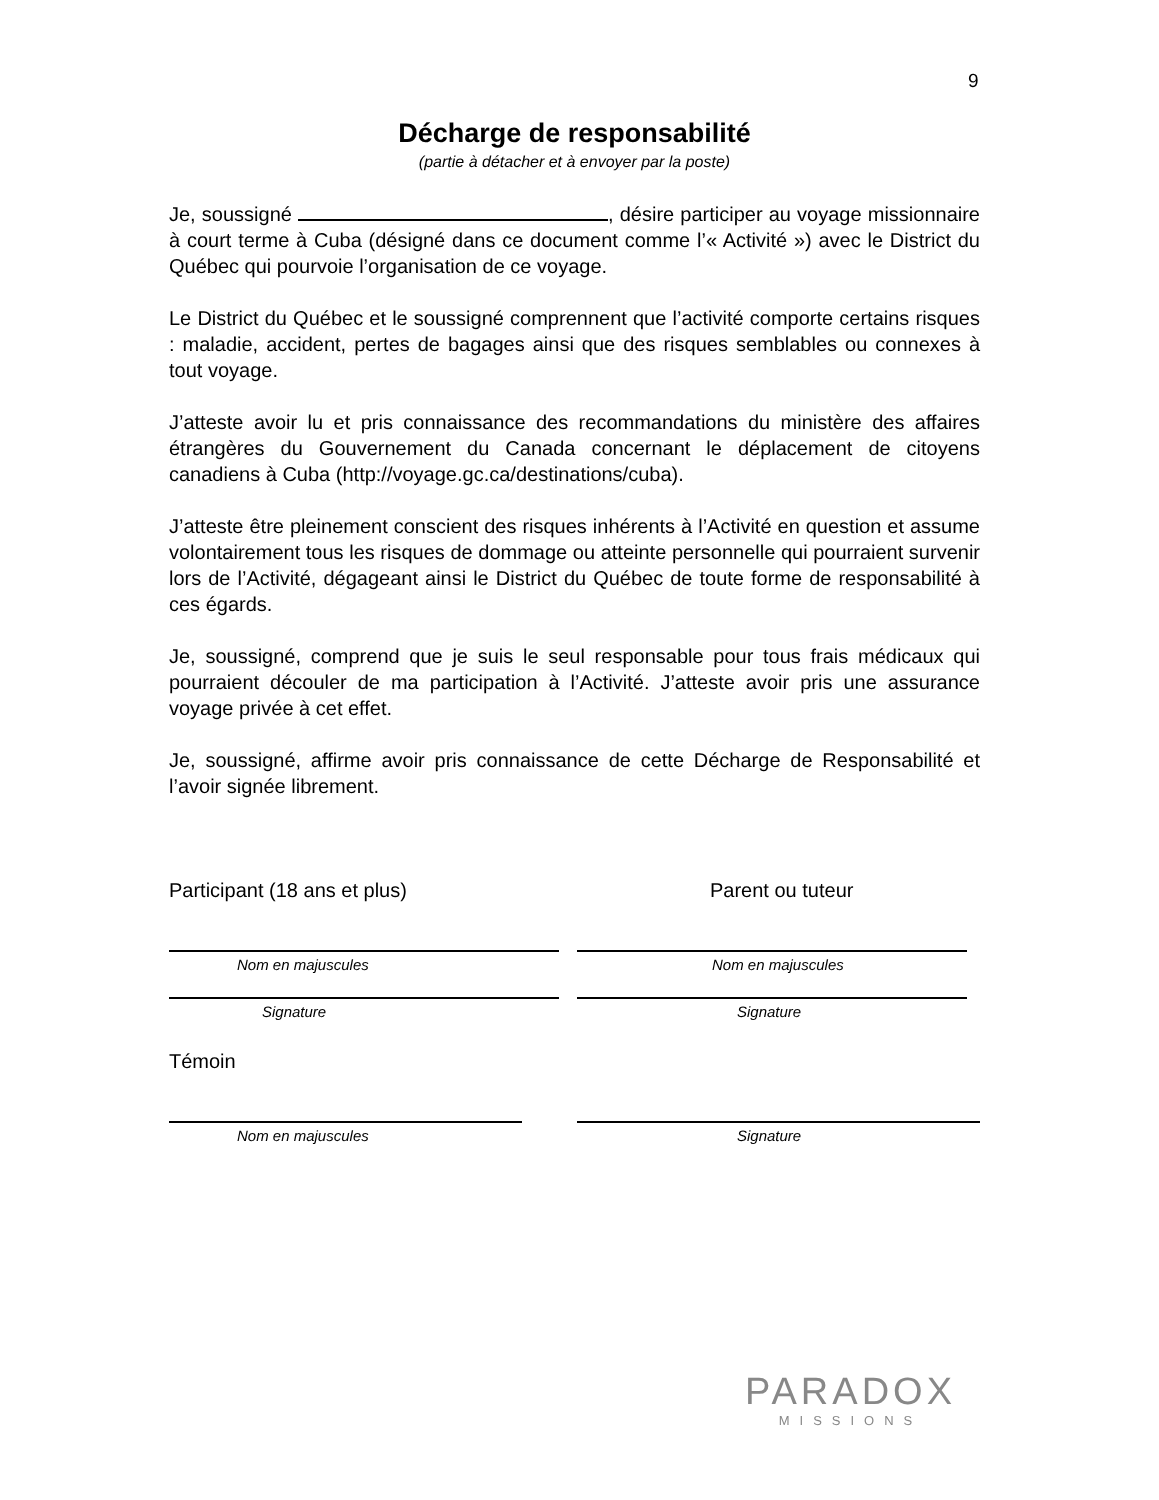9
Décharge de responsabilité
(partie à détacher et à envoyer par la poste)
Je, soussigné , désire participer au voyage missionnaire à court terme à Cuba (désigné dans ce document comme l’« Activité ») avec le District du Québec qui pourvoie l’organisation de ce voyage.
Le District du Québec et le soussigné comprennent que l’activité comporte certains risques : maladie, accident, pertes de bagages ainsi que des risques semblables ou connexes à tout voyage.
J’atteste avoir lu et pris connaissance des recommandations du ministère des affaires étrangères du Gouvernement du Canada concernant le déplacement de citoyens canadiens à Cuba (http://voyage.gc.ca/destinations/cuba).
J’atteste être pleinement conscient des risques inhérents à l’Activité en question et assume volontairement tous les risques de dommage ou atteinte personnelle qui pourraient survenir lors de l’Activité, dégageant ainsi le District du Québec de toute forme de responsabilité à ces égards.
Je, soussigné, comprend que je suis le seul responsable pour tous frais médicaux qui pourraient découler de ma participation à l’Activité. J’atteste avoir pris une assurance voyage privée à cet effet.
Je, soussigné, affirme avoir pris connaissance de cette Décharge de Responsabilité et l’avoir signée librement.
Participant (18 ans et plus) Parent ou tuteur
Nom en majuscules
Signature
Nom en majuscules
Signature
Témoin
Nom en majuscules Signature
PARADOX
MISSIONS